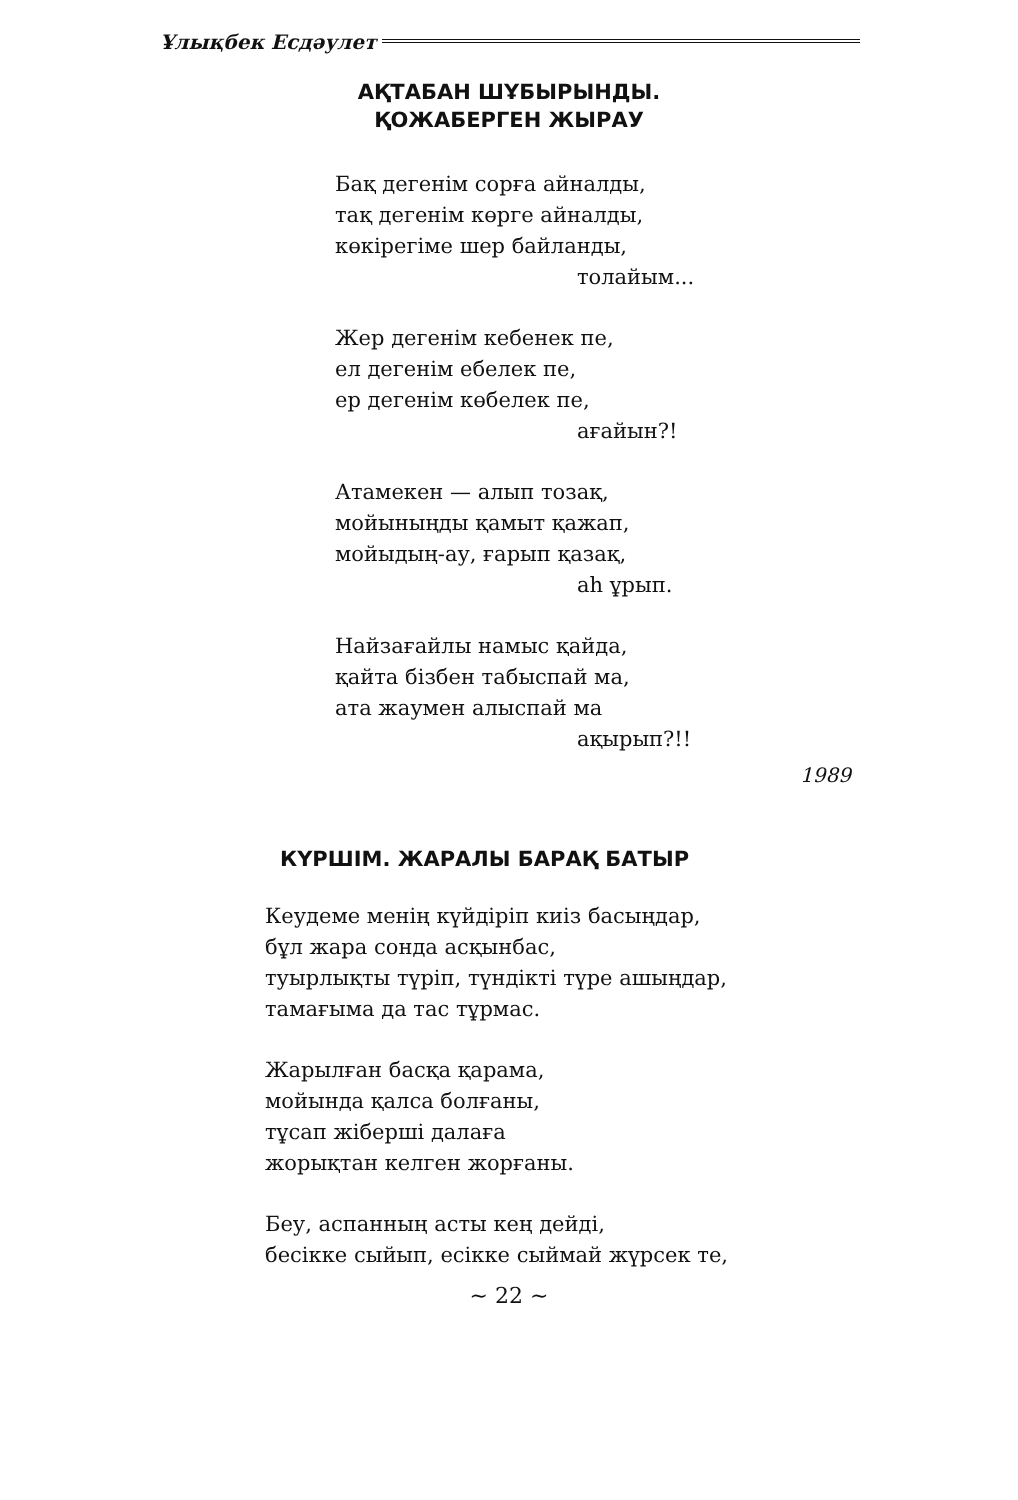Ұлықбек Есдәулет
АҚТАБАН ШҰБЫРЫНДЫ.
ҚОЖАБЕРГЕН ЖЫРАУ
Бақ дегенім сорға айналды,
тақ дегенім көрге айналды,
көкірегіме шер байланды,
толайым...
Жер дегенім кебенек пе,
ел дегенім ебелек пе,
ер дегенім көбелек пе,
ағайын?!
Атамекен — алып тозақ,
мойыныңды қамыт қажап,
мойыдың-ау, ғарып қазақ,
аһ ұрып.
Найзағайлы намыс қайда,
қайта бізбен табыспай ма,
ата жаумен алыспай ма
ақырып?!!
1989
КҮРШІМ. ЖАРАЛЫ БАРАҚ БАТЫР
Кеудеме менің күйдіріп киіз басыңдар,
бұл жара сонда асқынбас,
туырлықты түріп, түндікті түре ашыңдар,
тамағыма да тас тұрмас.
Жарылған басқа қарама,
мойында қалса болғаны,
тұсап жіберші далаға
жорықтан келген жорғаны.
Беу, аспанның асты кең дейді,
бесікке сыйып, есікке сыймай жүрсек те,
~ 22 ~